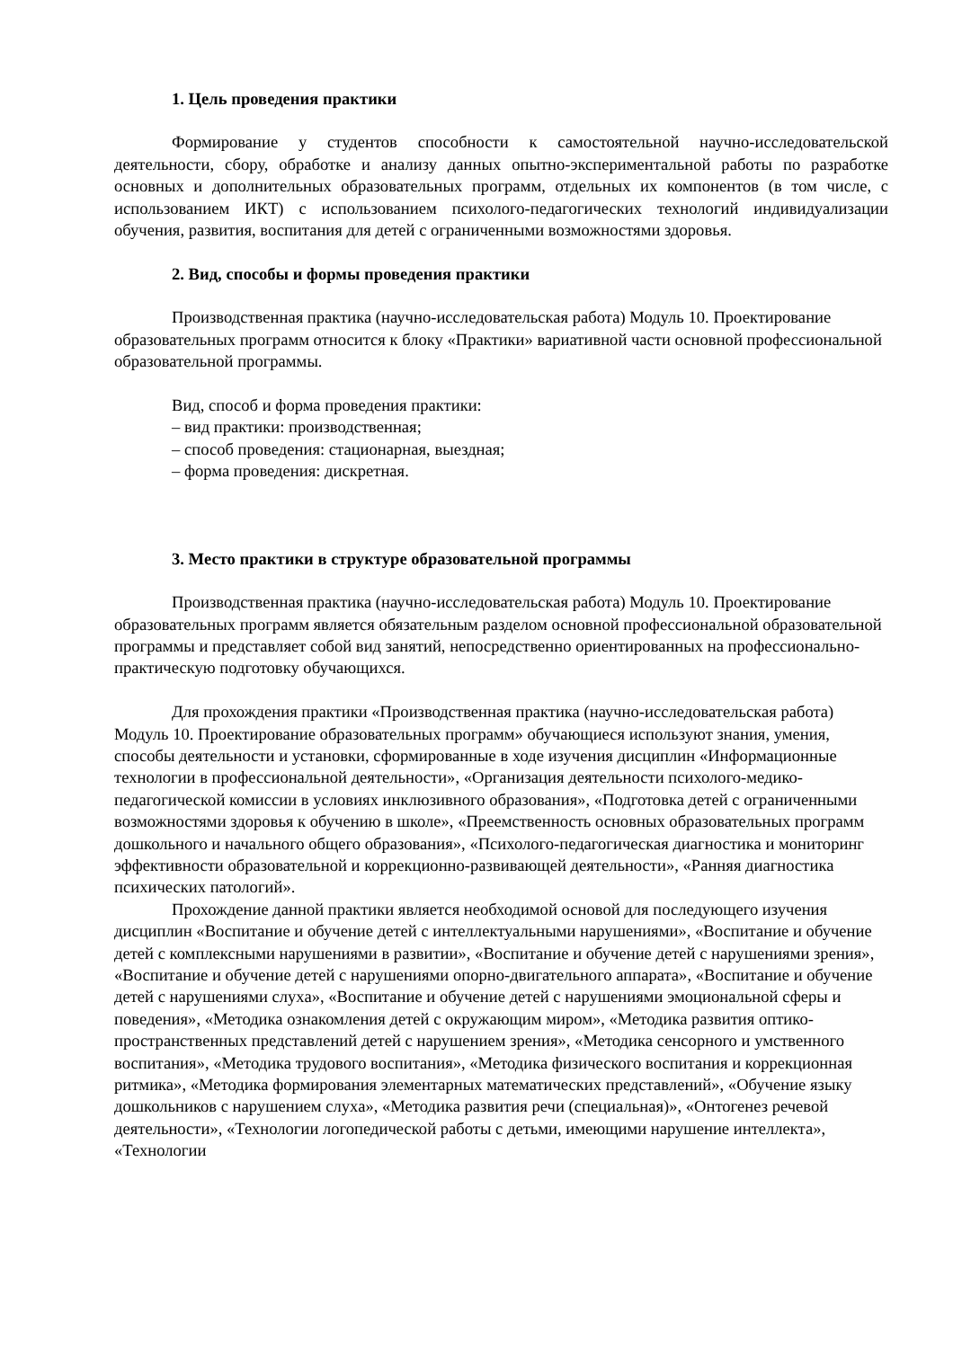1. Цель проведения практики
Формирование у студентов способности к самостоятельной научно-исследовательской деятельности, сбору, обработке и анализу данных опытно-экспериментальной работы по разработке основных и дополнительных образовательных программ, отдельных их компонентов (в том числе, с использованием ИКТ) с использованием психолого-педагогических технологий индивидуализации обучения, развития, воспитания для детей с ограниченными возможностями здоровья.
2. Вид, способы и формы проведения практики
Производственная практика (научно-исследовательская работа) Модуль 10. Проектирование образовательных программ относится к блоку «Практики» вариативной части основной профессиональной образовательной программы.
Вид, способ и форма проведения практики:
– вид практики: производственная;
– способ проведения: стационарная, выездная;
– форма проведения: дискретная.
3. Место практики в структуре образовательной программы
Производственная практика (научно-исследовательская работа) Модуль 10. Проектирование образовательных программ является обязательным разделом основной профессиональной образовательной программы и представляет собой вид занятий, непосредственно ориентированных на профессионально-практическую подготовку обучающихся.
Для прохождения практики «Производственная практика (научно-исследовательская работа) Модуль 10. Проектирование образовательных программ» обучающиеся используют знания, умения, способы деятельности и установки, сформированные в ходе изучения дисциплин «Информационные технологии в профессиональной деятельности», «Организация деятельности психолого-медико-педагогической комиссии в условиях инклюзивного образования», «Подготовка детей с ограниченными возможностями здоровья к обучению в школе», «Преемственность основных образовательных программ дошкольного и начального общего образования», «Психолого-педагогическая диагностика и мониторинг эффективности образовательной и коррекционно-развивающей деятельности», «Ранняя диагностика психических патологий».
Прохождение данной практики является необходимой основой для последующего изучения дисциплин «Воспитание и обучение детей с интеллектуальными нарушениями», «Воспитание и обучение детей с комплексными нарушениями в развитии», «Воспитание и обучение детей с нарушениями зрения», «Воспитание и обучение детей с нарушениями опорно-двигательного аппарата», «Воспитание и обучение детей с нарушениями слуха», «Воспитание и обучение детей с нарушениями эмоциональной сферы и поведения», «Методика ознакомления детей с окружающим миром», «Методика развития оптико-пространственных представлений детей с нарушением зрения», «Методика сенсорного и умственного воспитания», «Методика трудового воспитания», «Методика физического воспитания и коррекционная ритмика», «Методика формирования элементарных математических представлений», «Обучение языку дошкольников с нарушением слуха», «Методика развития речи (специальная)», «Онтогенез речевой деятельности», «Технологии логопедической работы с детьми, имеющими нарушение интеллекта», «Технологии